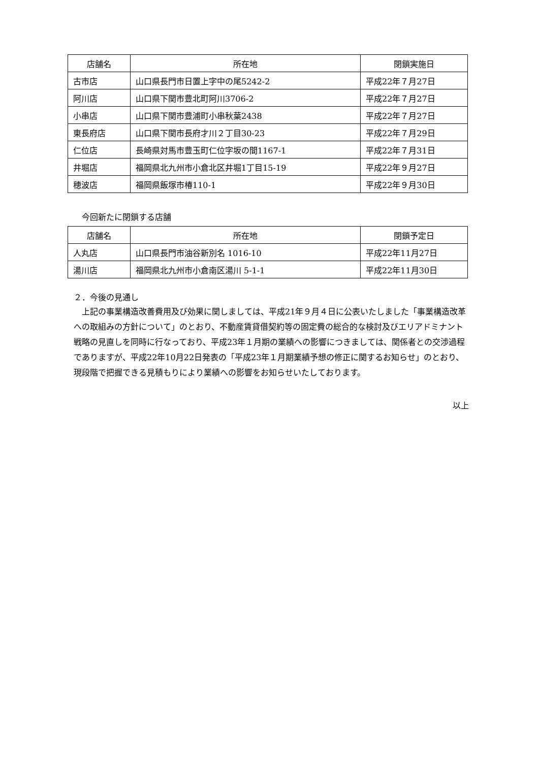| 店舗名 | 所在地 | 閉鎖実施日 |
| --- | --- | --- |
| 古市店 | 山口県長門市日置上字中の尾5242-2 | 平成22年７月27日 |
| 阿川店 | 山口県下関市豊北町阿川3706-2 | 平成22年７月27日 |
| 小串店 | 山口県下関市豊浦町小串秋葉2438 | 平成22年７月27日 |
| 東長府店 | 山口県下関市長府才川２丁目30-23 | 平成22年７月29日 |
| 仁位店 | 長崎県対馬市豊玉町仁位字坂の間1167-1 | 平成22年７月31日 |
| 井堀店 | 福岡県北九州市小倉北区井堀1丁目15-19 | 平成22年９月27日 |
| 穂波店 | 福岡県飯塚市椿110-1 | 平成22年９月30日 |
今回新たに閉鎖する店舗
| 店舗名 | 所在地 | 閉鎖予定日 |
| --- | --- | --- |
| 人丸店 | 山口県長門市油谷新別名 1016-10 | 平成22年11月27日 |
| 湯川店 | 福岡県北九州市小倉南区湯川 5-1-1 | 平成22年11月30日 |
２．今後の見通し
上記の事業構造改善費用及び効果に関しましては、平成21年９月４日に公表いたしました「事業構造改革への取組みの方針について」のとおり、不動産賃貸借契約等の固定費の総合的な検討及びエリアドミナント戦略の見直しを同時に行なっており、平成23年１月期の業績への影響につきましては、関係者との交渉過程でありますが、平成22年10月22日発表の「平成23年１月期業績予想の修正に関するお知らせ」のとおり、現段階で把握できる見積もりにより業績への影響をお知らせいたしております。
以上